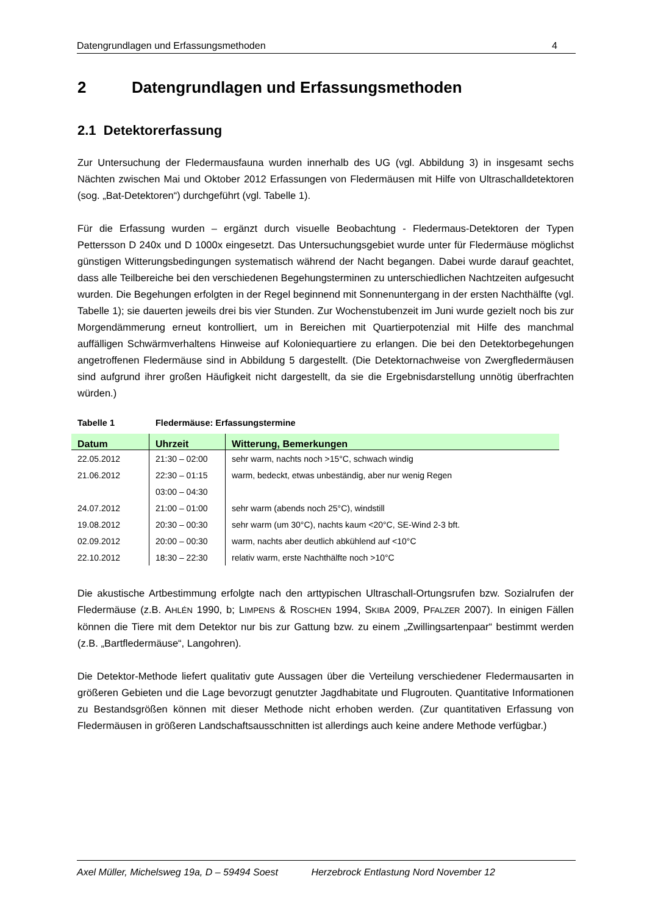Datengrundlagen und Erfassungsmethoden 4
2 Datengrundlagen und Erfassungsmethoden
2.1 Detektorerfassung
Zur Untersuchung der Fledermausfauna wurden innerhalb des UG (vgl. Abbildung 3) in insgesamt sechs Nächten zwischen Mai und Oktober 2012 Erfassungen von Fledermäusen mit Hilfe von Ultraschalldetektoren (sog. „Bat-Detektoren“) durchgeführt (vgl. Tabelle 1).
Für die Erfassung wurden – ergänzt durch visuelle Beobachtung - Fledermaus-Detektoren der Typen Pettersson D 240x und D 1000x eingesetzt. Das Untersuchungsgebiet wurde unter für Fledermäuse möglichst günstigen Witterungsbedingungen systematisch während der Nacht begangen. Dabei wurde darauf geachtet, dass alle Teilbereiche bei den verschiedenen Begehungsterminen zu unterschiedlichen Nachtzeiten aufgesucht wurden. Die Begehungen erfolgten in der Regel beginnend mit Sonnenuntergang in der ersten Nachthälfte (vgl. Tabelle 1); sie dauerten jeweils drei bis vier Stunden. Zur Wochenstubenzeit im Juni wurde gezielt noch bis zur Morgendämmerung erneut kontrolliert, um in Bereichen mit Quartierpotenzial mit Hilfe des manchmal auffälligen Schwärmverhaltens Hinweise auf Koloniequartiere zu erlangen. Die bei den Detektorbegehungen angetroffenen Fledermäuse sind in Abbildung 5 dargestellt. (Die Detektornachweise von Zwergfledermäusen sind aufgrund ihrer großen Häufigkeit nicht dargestellt, da sie die Ergebnisdarstellung unnötig überfrachten würden.)
Tabelle 1 Fledermäuse: Erfassungstermine
| Datum | Uhrzeit | Witterung, Bemerkungen |
| --- | --- | --- |
| 22.05.2012 | 21:30 – 02:00 | sehr warm, nachts noch >15°C, schwach windig |
| 21.06.2012 | 22:30 – 01:15 | warm, bedeckt, etwas unbeständig, aber nur wenig Regen |
| | 03:00 – 04:30 | |
| 24.07.2012 | 21:00 – 01:00 | sehr warm (abends noch 25°C), windstill |
| 19.08.2012 | 20:30 – 00:30 | sehr warm (um 30°C), nachts kaum <20°C, SE-Wind 2-3 bft. |
| 02.09.2012 | 20:00 – 00:30 | warm, nachts aber deutlich abkühlend auf <10°C |
| 22.10.2012 | 18:30 – 22:30 | relativ warm, erste Nachthälfte noch >10°C |
Die akustische Artbestimmung erfolgte nach den arttypischen Ultraschall-Ortungsrufen bzw. Sozialrufen der Fledermäuse (z.B. AHLÉN 1990, b; LIMPENS & ROSCHEN 1994, SKIBA 2009, PFALZER 2007). In einigen Fällen können die Tiere mit dem Detektor nur bis zur Gattung bzw. zu einem „Zwillingsartenpaar“ bestimmt werden (z.B. „Bartfledermäuse“, Langohren).
Die Detektor-Methode liefert qualitativ gute Aussagen über die Verteilung verschiedener Fledermausarten in größeren Gebieten und die Lage bevorzugt genutzter Jagdhabitate und Flugrouten. Quantitative Informationen zu Bestandsgrößen können mit dieser Methode nicht erhoben werden. (Zur quantitativen Erfassung von Fledermäusen in größeren Landschaftsausschnitten ist allerdings auch keine andere Methode verfügbar.)
Axel Müller, Michelsweg 19a, D – 59494 Soest Herzebrock Entlastung Nord November 12